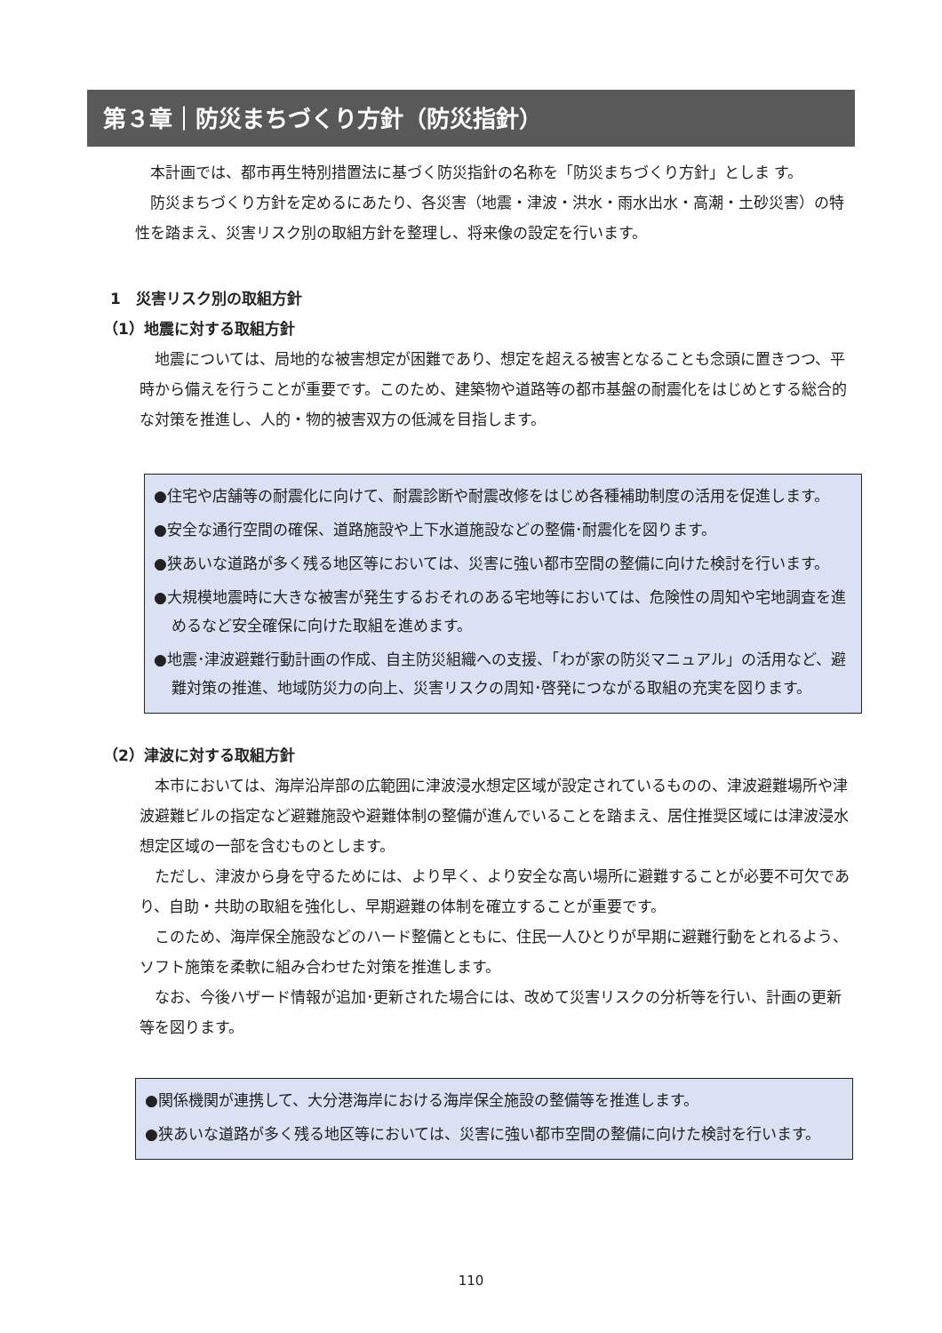第３章｜防災まちづくり方針（防災指針）
　本計画では、都市再生特別措置法に基づく防災指針の名称を「防災まちづくり方針」としま す。
　防災まちづくり方針を定めるにあたり、各災害（地震・津波・洪水・雨水出水・高潮・土砂災害）の特性を踏まえ、災害リスク別の取組方針を整理し、将来像の設定を行います。
1　災害リスク別の取組方針
（1）地震に対する取組方針
　地震については、局地的な被害想定が困難であり、想定を超える被害となることも念頭に置きつつ、平時から備えを行うことが重要です。このため、建築物や道路等の都市基盤の耐震化をはじめとする総合的な対策を推進し、人的・物的被害双方の低減を目指します。
●住宅や店舗等の耐震化に向けて、耐震診断や耐震改修をはじめ各種補助制度の活用を促進します。
●安全な通行空間の確保、道路施設や上下水道施設などの整備･耐震化を図ります。
●狭あいな道路が多く残る地区等においては、災害に強い都市空間の整備に向けた検討を行います。
●大規模地震時に大きな被害が発生するおそれのある宅地等においては、危険性の周知や宅地調査を進めるなど安全確保に向けた取組を進めます。
●地震･津波避難行動計画の作成、自主防災組織への支援、「わが家の防災マニュアル」の活用など、避難対策の推進、地域防災力の向上、災害リスクの周知･啓発につながる取組の充実を図ります。
（2）津波に対する取組方針
　本市においては、海岸沿岸部の広範囲に津波浸水想定区域が設定されているものの、津波避難場所や津波避難ビルの指定など避難施設や避難体制の整備が進んでいることを踏まえ、居住推奨区域には津波浸水想定区域の一部を含むものとします。
　ただし、津波から身を守るためには、より早く、より安全な高い場所に避難することが必要不可欠であり、自助・共助の取組を強化し、早期避難の体制を確立することが重要です。
　このため、海岸保全施設などのハード整備とともに、住民一人ひとりが早期に避難行動をとれるよう、ソフト施策を柔軟に組み合わせた対策を推進します。
　なお、今後ハザード情報が追加･更新された場合には、改めて災害リスクの分析等を行い、計画の更新等を図ります。
●関係機関が連携して、大分港海岸における海岸保全施設の整備等を推進します。
●狭あいな道路が多く残る地区等においては、災害に強い都市空間の整備に向けた検討を行います。
110